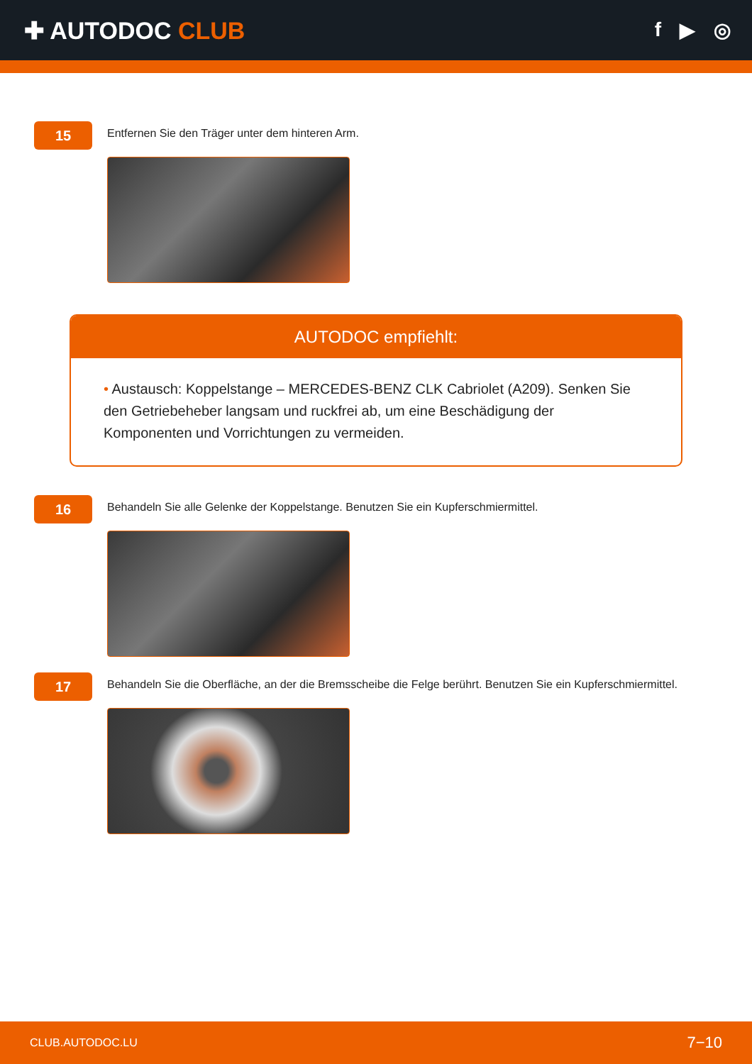✚ AUTODOC CLUB
f ▶ ◎
15
Entfernen Sie den Träger unter dem hinteren Arm.
AUTODOC empfiehlt:
• Austausch: Koppelstange – MERCEDES-BENZ CLK Cabriolet (A209). Senken Sie den Getriebeheber langsam und ruckfrei ab, um eine Beschädigung der Komponenten und Vorrichtungen zu vermeiden.
16
Behandeln Sie alle Gelenke der Koppelstange. Benutzen Sie ein Kupferschmiermittel.
17
Behandeln Sie die Oberfläche, an der die Bremsscheibe die Felge berührt. Benutzen Sie ein Kupferschmiermittel.
CLUB.AUTODOC.LU 7−10